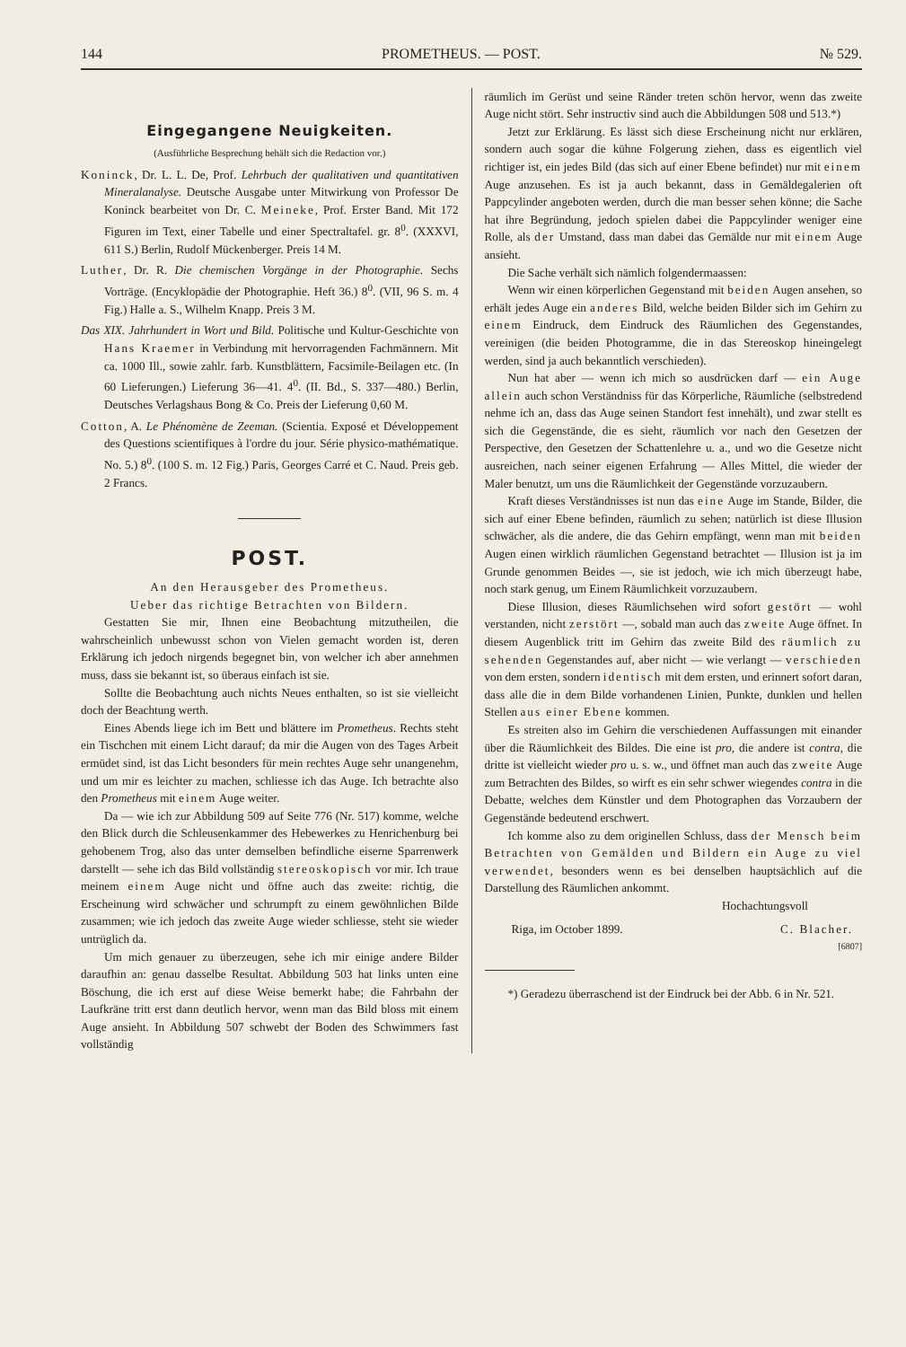144 PROMETHEUS. — POST. № 529.
Eingegangene Neuigkeiten.
(Ausführliche Besprechung behält sich die Redaction vor.)
Koninck, Dr. L. L. De, Prof. Lehrbuch der qualitativen und quantitativen Mineralanalyse. Deutsche Ausgabe unter Mitwirkung von Professor De Koninck bearbeitet von Dr. C. Meineke, Prof. Erster Band. Mit 172 Figuren im Text, einer Tabelle und einer Spectraltafel. gr. 8<sup>0</sup>. (XXXVI, 611 S.) Berlin, Rudolf Mückenberger. Preis 14 M.
Luther, Dr. R. Die chemischen Vorgänge in der Photographie. Sechs Vorträge. (Encyklopädie der Photographie. Heft 36.) 8<sup>0</sup>. (VII, 96 S. m. 4 Fig.) Halle a. S., Wilhelm Knapp. Preis 3 M.
Das XIX. Jahrhundert in Wort und Bild. Politische und Kultur-Geschichte von Hans Kraemer in Verbindung mit hervorragenden Fachmännern. Mit ca. 1000 Ill., sowie zahlr. farb. Kunstblättern, Facsimile-Beilagen etc. (In 60 Lieferungen.) Lieferung 36—41. 4<sup>0</sup>. (II. Bd., S. 337—480.) Berlin, Deutsches Verlagshaus Bong & Co. Preis der Lieferung 0,60 M.
Cotton, A. Le Phénomène de Zeeman. (Scientia. Exposé et Développement des Questions scientifiques à l'ordre du jour. Série physico-mathématique. No. 5.) 8<sup>0</sup>. (100 S. m. 12 Fig.) Paris, Georges Carré et C. Naud. Preis geb. 2 Francs.
POST.
An den Herausgeber des Prometheus.
Ueber das richtige Betrachten von Bildern.
Gestatten Sie mir, Ihnen eine Beobachtung mitzutheilen, die wahrscheinlich unbewusst schon von Vielen gemacht worden ist, deren Erklärung ich jedoch nirgends begegnet bin, von welcher ich aber annehmen muss, dass sie bekannt ist, so überaus einfach ist sie.
Sollte die Beobachtung auch nichts Neues enthalten, so ist sie vielleicht doch der Beachtung werth.
Eines Abends liege ich im Bett und blättere im Prometheus. Rechts steht ein Tischchen mit einem Licht darauf; da mir die Augen von des Tages Arbeit ermüdet sind, ist das Licht besonders für mein rechtes Auge sehr unangenehm, und um mir es leichter zu machen, schliesse ich das Auge. Ich betrachte also den Prometheus mit einem Auge weiter.
Da — wie ich zur Abbildung 509 auf Seite 776 (Nr. 517) komme, welche den Blick durch die Schleusenkammer des Hebewerkes zu Henrichenburg bei gehobenem Trog, also das unter demselben befindliche eiserne Sparrenwerk darstellt — sehe ich das Bild vollständig stereoskopisch vor mir. Ich traue meinem einem Auge nicht und öffne auch das zweite: richtig, die Erscheinung wird schwächer und schrumpft zu einem gewöhnlichen Bilde zusammen; wie ich jedoch das zweite Auge wieder schliesse, steht sie wieder untrüglich da.
Um mich genauer zu überzeugen, sehe ich mir einige andere Bilder daraufhin an: genau dasselbe Resultat. Abbildung 503 hat links unten eine Böschung, die ich erst auf diese Weise bemerkt habe; die Fahrbahn der Laufkräne tritt erst dann deutlich hervor, wenn man das Bild bloss mit einem Auge ansieht. In Abbildung 507 schwebt der Boden des Schwimmers fast vollständig
räumlich im Gerüst und seine Ränder treten schön hervor, wenn das zweite Auge nicht stört. Sehr instructiv sind auch die Abbildungen 508 und 513.*)
Jetzt zur Erklärung. Es lässt sich diese Erscheinung nicht nur erklären, sondern auch sogar die kühne Folgerung ziehen, dass es eigentlich viel richtiger ist, ein jedes Bild (das sich auf einer Ebene befindet) nur mit einem Auge anzusehen. Es ist ja auch bekannt, dass in Gemäldegalerien oft Pappcylinder angeboten werden, durch die man besser sehen könne; die Sache hat ihre Begründung, jedoch spielen dabei die Pappcylinder weniger eine Rolle, als der Umstand, dass man dabei das Gemälde nur mit einem Auge ansieht.
Die Sache verhält sich nämlich folgendermaassen:
Wenn wir einen körperlichen Gegenstand mit beiden Augen ansehen, so erhält jedes Auge ein anderes Bild, welche beiden Bilder sich im Gehirn zu einem Eindruck, dem Eindruck des Räumlichen des Gegenstandes, vereinigen (die beiden Photogramme, die in das Stereoskop hineingelegt werden, sind ja auch bekanntlich verschieden).
Nun hat aber — wenn ich mich so ausdrücken darf — ein Auge allein auch schon Verständniss für das Körperliche, Räumliche (selbstredend nehme ich an, dass das Auge seinen Standort fest innehält), und zwar stellt es sich die Gegenstände, die es sieht, räumlich vor nach den Gesetzen der Perspective, den Gesetzen der Schattenlehre u. a., und wo die Gesetze nicht ausreichen, nach seiner eigenen Erfahrung — Alles Mittel, die wieder der Maler benutzt, um uns die Räumlichkeit der Gegenstände vorzuzaubern.
Kraft dieses Verständnisses ist nun das eine Auge im Stande, Bilder, die sich auf einer Ebene befinden, räumlich zu sehen; natürlich ist diese Illusion schwächer, als die andere, die das Gehirn empfängt, wenn man mit beiden Augen einen wirklich räumlichen Gegenstand betrachtet — Illusion ist ja im Grunde genommen Beides —, sie ist jedoch, wie ich mich überzeugt habe, noch stark genug, um Einem Räumlichkeit vorzuzaubern.
Diese Illusion, dieses Räumlichsehen wird sofort gestört — wohl verstanden, nicht zerstört —, sobald man auch das zweite Auge öffnet. In diesem Augenblick tritt im Gehirn das zweite Bild des räumlich zu sehenden Gegenstandes auf, aber nicht — wie verlangt — verschieden von dem ersten, sondern identisch mit dem ersten, und erinnert sofort daran, dass alle die in dem Bilde vorhandenen Linien, Punkte, dunklen und hellen Stellen aus einer Ebene kommen.
Es streiten also im Gehirn die verschiedenen Auffassungen mit einander über die Räumlichkeit des Bildes. Die eine ist pro, die andere ist contra, die dritte ist vielleicht wieder pro u. s. w., und öffnet man auch das zweite Auge zum Betrachten des Bildes, so wirft es ein sehr schwer wiegendes contra in die Debatte, welches dem Künstler und dem Photographen das Vorzaubern der Gegenstände bedeutend erschwert.
Ich komme also zu dem originellen Schluss, dass der Mensch beim Betrachten von Gemälden und Bildern ein Auge zu viel verwendet, besonders wenn es bei denselben hauptsächlich auf die Darstellung des Räumlichen ankommt.
Hochachtungsvoll
Riga, im October 1899. C. Blacher.
[6807]
*) Geradezu überraschend ist der Eindruck bei der Abb. 6 in Nr. 521.